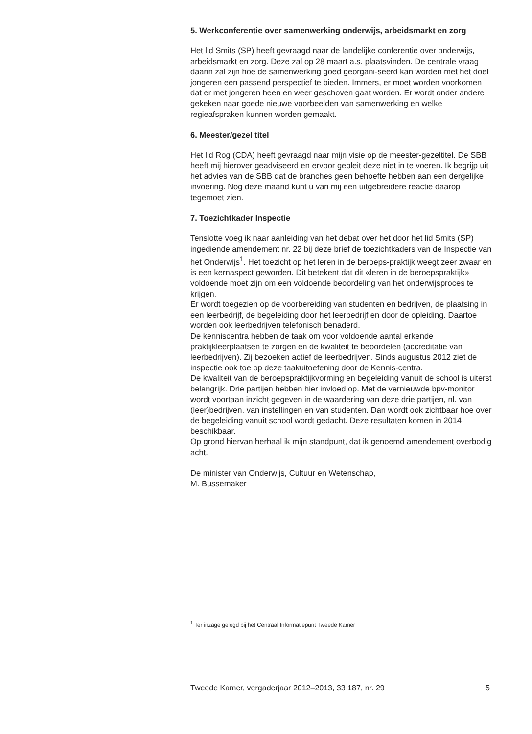5. Werkconferentie over samenwerking onderwijs, arbeidsmarkt en zorg
Het lid Smits (SP) heeft gevraagd naar de landelijke conferentie over onderwijs, arbeidsmarkt en zorg. Deze zal op 28 maart a.s. plaatsvinden. De centrale vraag daarin zal zijn hoe de samenwerking goed georgani-seerd kan worden met het doel jongeren een passend perspectief te bieden. Immers, er moet worden voorkomen dat er met jongeren heen en weer geschoven gaat worden. Er wordt onder andere gekeken naar goede nieuwe voorbeelden van samenwerking en welke regieafspraken kunnen worden gemaakt.
6. Meester/gezel titel
Het lid Rog (CDA) heeft gevraagd naar mijn visie op de meester-gezeltitel. De SBB heeft mij hierover geadviseerd en ervoor gepleit deze niet in te voeren. Ik begrijp uit het advies van de SBB dat de branches geen behoefte hebben aan een dergelijke invoering. Nog deze maand kunt u van mij een uitgebreidere reactie daarop tegemoet zien.
7. Toezichtkader Inspectie
Tenslotte voeg ik naar aanleiding van het debat over het door het lid Smits (SP) ingediende amendement nr. 22 bij deze brief de toezichtkaders van de Inspectie van het Onderwijs<sup>1</sup>. Het toezicht op het leren in de beroeps-praktijk weegt zeer zwaar en is een kernaspect geworden. Dit betekent dat dit «leren in de beroepspraktijk» voldoende moet zijn om een voldoende beoordeling van het onderwijsproces te krijgen.
Er wordt toegezien op de voorbereiding van studenten en bedrijven, de plaatsing in een leerbedrijf, de begeleiding door het leerbedrijf en door de opleiding. Daartoe worden ook leerbedrijven telefonisch benaderd.
De kenniscentra hebben de taak om voor voldoende aantal erkende praktijkleerplaatsen te zorgen en de kwaliteit te beoordelen (accreditatie van leerbedrijven). Zij bezoeken actief de leerbedrijven. Sinds augustus 2012 ziet de inspectie ook toe op deze taakuitoefening door de Kennis-centra.
De kwaliteit van de beroepspraktijkvorming en begeleiding vanuit de school is uiterst belangrijk. Drie partijen hebben hier invloed op. Met de vernieuwde bpv-monitor wordt voortaan inzicht gegeven in de waardering van deze drie partijen, nl. van (leer)bedrijven, van instellingen en van studenten. Dan wordt ook zichtbaar hoe over de begeleiding vanuit school wordt gedacht. Deze resultaten komen in 2014 beschikbaar.
Op grond hiervan herhaal ik mijn standpunt, dat ik genoemd amendement overbodig acht.
De minister van Onderwijs, Cultuur en Wetenschap,
M. Bussemaker
<sup>1</sup> Ter inzage gelegd bij het Centraal Informatiepunt Tweede Kamer
Tweede Kamer, vergaderjaar 2012–2013, 33 187, nr. 29 5